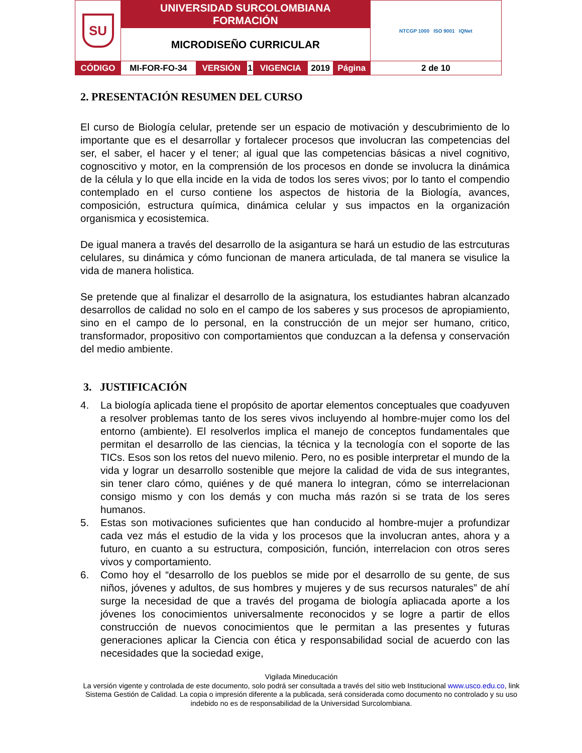| SU | UNIVERSIDAD SURCOLOMBIANA FORMACIÓN | | | | | | NTCGP 1000 ISO 9001 IQNet |
| | MICRODISEÑO CURRICULAR | | | | | | |
| CÓDIGO | MI-FOR-FO-34 | VERSIÓN | 1 | VIGENCIA | 2019 | Página | 2 de 10 |
2. PRESENTACIÓN RESUMEN DEL CURSO
El curso de Biología celular, pretende ser un espacio de motivación y descubrimiento de lo importante que es el desarrollar y fortalecer procesos que involucran las competencias del ser, el saber, el hacer y el tener; al igual que las competencias básicas a nivel cognitivo, cognoscitivo y motor, en la comprensión de los procesos en donde se involucra la dinámica de la célula y lo que ella incide en la vida de todos los seres vivos; por lo tanto el compendio contemplado en el curso contiene los aspectos de historia de la Biología, avances, composición, estructura química, dinámica celular y sus impactos en la organización organismica y ecosistemica.
De igual manera a través del desarrollo de la asigantura se hará un estudio de las estrcuturas celulares, su dinámica y cómo funcionan de manera articulada, de tal manera se visulice la vida de manera holistica.
Se pretende que al finalizar el desarrollo de la asignatura, los estudiantes habran alcanzado desarrollos de calidad no solo en el campo de los saberes y sus procesos de apropiamiento, sino en el campo de lo personal, en la construcción de un mejor ser humano, critico, transformador, propositivo con comportamientos que conduzcan a la defensa y conservación del medio ambiente.
3. JUSTIFICACIÓN
4. La biología aplicada tiene el propósito de aportar elementos conceptuales que coadyuven a resolver problemas tanto de los seres vivos incluyendo al hombre-mujer como los del entorno (ambiente). El resolverlos implica el manejo de conceptos fundamentales que permitan el desarrollo de las ciencias, la técnica y la tecnología con el soporte de las TICs. Esos son los retos del nuevo milenio. Pero, no es posible interpretar el mundo de la vida y lograr un desarrollo sostenible que mejore la calidad de vida de sus integrantes, sin tener claro cómo, quiénes y de qué manera lo integran, cómo se interrelacionan consigo mismo y con los demás y con mucha más razón si se trata de los seres humanos.
5. Estas son motivaciones suficientes que han conducido al hombre-mujer a profundizar cada vez más el estudio de la vida y los procesos que la involucran antes, ahora y a futuro, en cuanto a su estructura, composición, función, interrelacion con otros seres vivos y comportamiento.
6. Como hoy el “desarrollo de los pueblos se mide por el desarrollo de su gente, de sus niños, jóvenes y adultos, de sus hombres y mujeres y de sus recursos naturales” de ahí surge la necesidad de que a través del progama de biología apliacada aporte a los jóvenes los conocimientos universalmente reconocidos y se logre a partir de ellos construcción de nuevos conocimientos que le permitan a las presentes y futuras generaciones aplicar la Ciencia con ética y responsabilidad social de acuerdo con las necesidades que la sociedad exige,
Vigilada Mineducación
La versión vigente y controlada de este documento, solo podrá ser consultada a través del sitio web Institucional www.usco.edu.co, link Sistema Gestión de Calidad. La copia o impresión diferente a la publicada, será considerada como documento no controlado y su uso indebido no es de responsabilidad de la Universidad Surcolombiana.